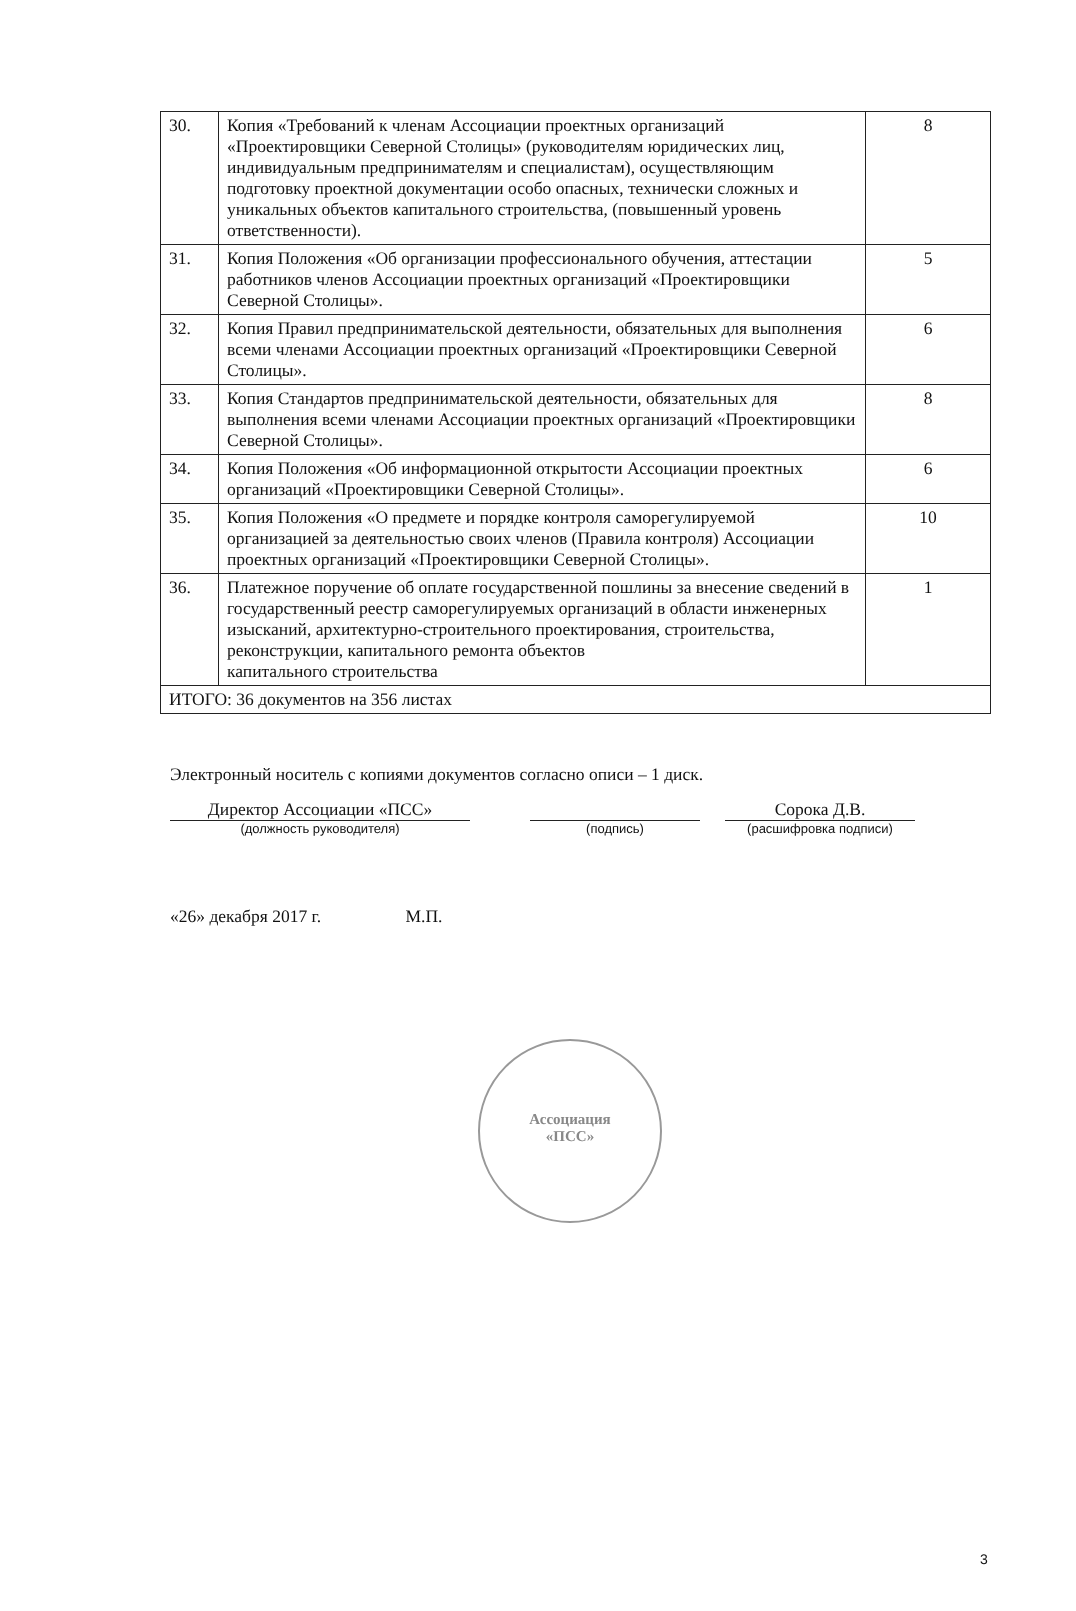Ассоциация
«ПСС»
| 30. | Копия «Требований к членам Ассоциации проектных организаций «Проектировщики Северной Столицы» (руководителям юридических лиц, индивидуальным предпринимателям и специалистам), осуществляющим подготовку проектной документации особо опасных, технически сложных и уникальных объектов капитального строительства, (повышенный уровень ответственности). | 8 |
| 31. | Копия Положения «Об организации профессионального обучения, аттестации работников членов Ассоциации проектных организаций «Проектировщики Северной Столицы». | 5 |
| 32. | Копия Правил предпринимательской деятельности, обязательных для выполнения всеми членами Ассоциации проектных организаций «Проектировщики Северной Столицы». | 6 |
| 33. | Копия Стандартов предпринимательской деятельности, обязательных для выполнения всеми членами Ассоциации проектных организаций «Проектировщики Северной Столицы». | 8 |
| 34. | Копия Положения «Об информационной открытости Ассоциации проектных организаций «Проектировщики Северной Столицы». | 6 |
| 35. | Копия Положения «О предмете и порядке контроля саморегулируемой организацией за деятельностью своих членов (Правила контроля) Ассоциации проектных организаций «Проектировщики Северной Столицы». | 10 |
| 36. | Платежное поручение об оплате государственной пошлины за внесение сведений в государственный реестр саморегулируемых организаций в области инженерных изысканий, архитектурно-строительного проектирования, строительства, реконструкции, капитального ремонта объектов капитального строительства | 1 |
| ИТОГО: 36 документов на 356 листах | | |
Электронный носитель с копиями документов согласно описи – 1 диск.
Директор Ассоциации «ПСС»
(должность руководителя)
(подпись)
Сорока Д.В.
(расшифровка подписи)
«26» декабря 2017 г. М.П.
3